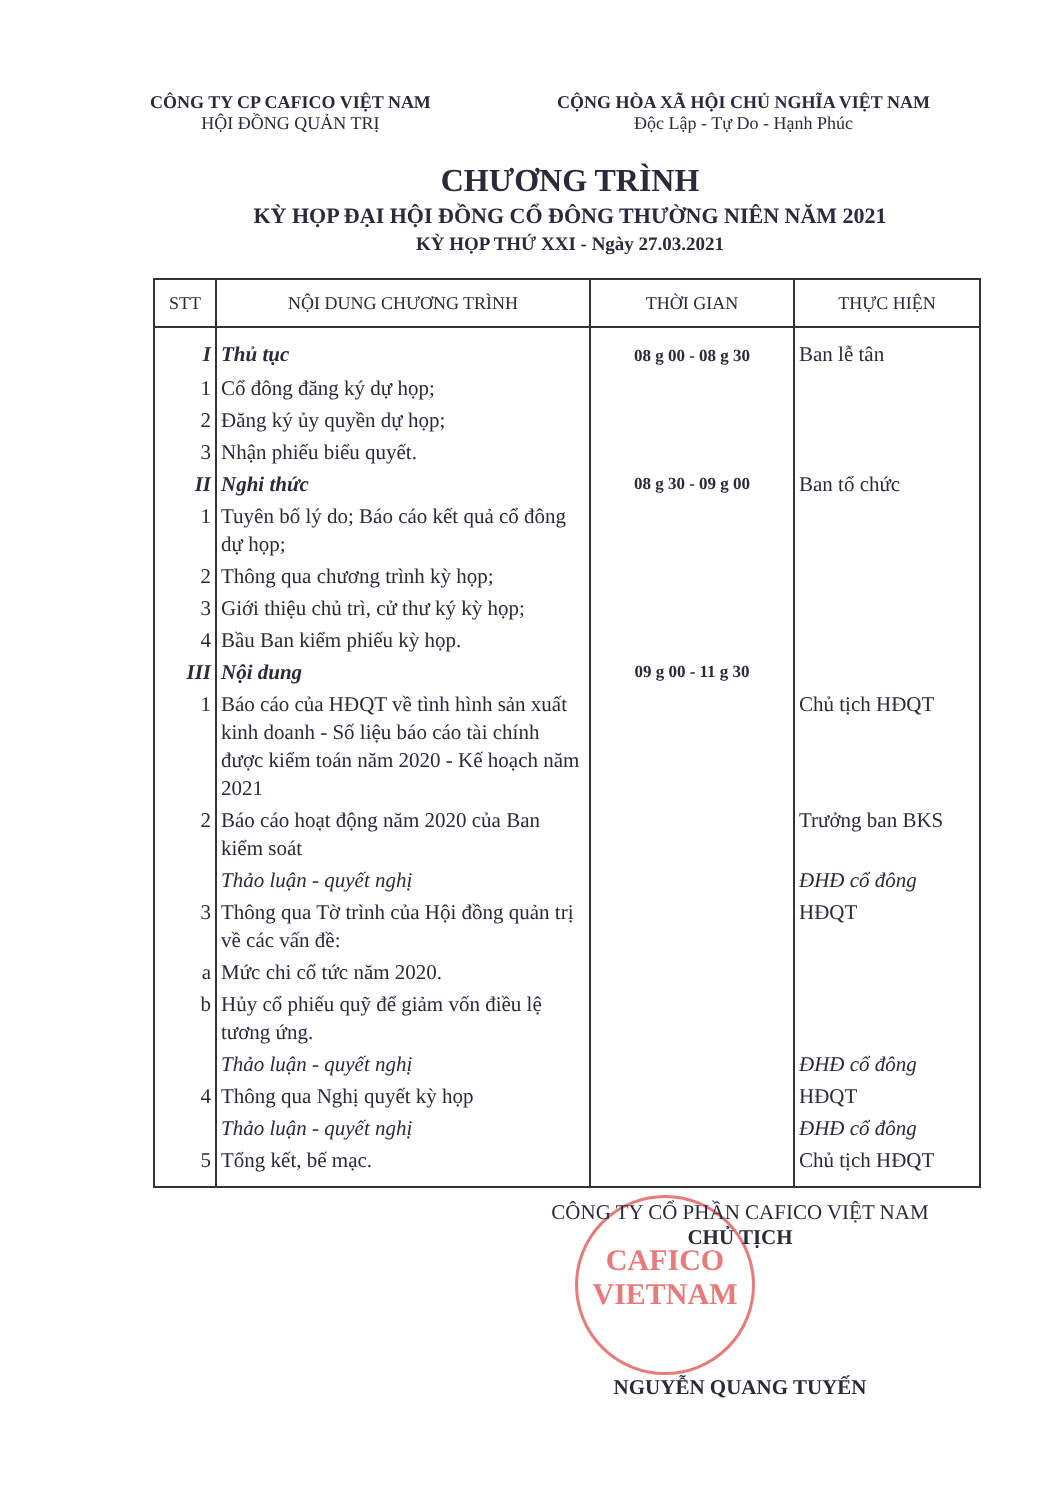CÔNG TY CP CAFICO VIỆT NAM
HỘI ĐỒNG QUẢN TRỊ
CỘNG HÒA XÃ HỘI CHỦ NGHĨA VIỆT NAM
Độc Lập - Tự Do - Hạnh Phúc
CHƯƠNG TRÌNH
KỲ HỌP ĐẠI HỘI ĐỒNG CỔ ĐÔNG THƯỜNG NIÊN NĂM 2021
KỲ HỌP THỨ XXI - Ngày 27.03.2021
| STT | NỘI DUNG CHƯƠNG TRÌNH | THỜI GIAN | THỰC HIỆN |
| --- | --- | --- | --- |
| I | Thủ tục | 08 g 00 - 08 g 30 | Ban lễ tân |
| 1 | Cổ đông đăng ký dự họp; | | |
| 2 | Đăng ký ủy quyền dự họp; | | |
| 3 | Nhận phiếu biểu quyết. | | |
| II | Nghi thức | 08 g 30 - 09 g 00 | Ban tổ chức |
| 1 | Tuyên bố lý do; Báo cáo kết quả cổ đông dự họp; | | |
| 2 | Thông qua chương trình kỳ họp; | | |
| 3 | Giới thiệu chủ trì, cử thư ký kỳ họp; | | |
| 4 | Bầu Ban kiểm phiếu kỳ họp. | | |
| III | Nội dung | 09 g 00 - 11 g 30 | |
| 1 | Báo cáo của HĐQT về tình hình sản xuất kinh doanh - Số liệu báo cáo tài chính được kiểm toán năm 2020 - Kế hoạch năm 2021 | | Chủ tịch HĐQT |
| 2 | Báo cáo hoạt động năm 2020 của Ban kiểm soát | | Trưởng ban BKS |
| | Thảo luận - quyết nghị | | ĐHĐ cổ đông |
| 3 | Thông qua Tờ trình của Hội đồng quản trị về các vấn đề: | | HĐQT |
| a | Mức chi cổ tức năm 2020. | | |
| b | Hủy cổ phiếu quỹ để giảm vốn điều lệ tương ứng. | | |
| | Thảo luận - quyết nghị | | ĐHĐ cổ đông |
| 4 | Thông qua Nghị quyết kỳ họp | | HĐQT |
| | Thảo luận - quyết nghị | | ĐHĐ cổ đông |
| 5 | Tổng kết, bế mạc. | | Chủ tịch HĐQT |
CAFICO
VIETNAM
CÔNG TY CỔ PHẦN CAFICO VIỆT NAM
CHỦ TỊCH
NGUYỄN QUANG TUYẾN